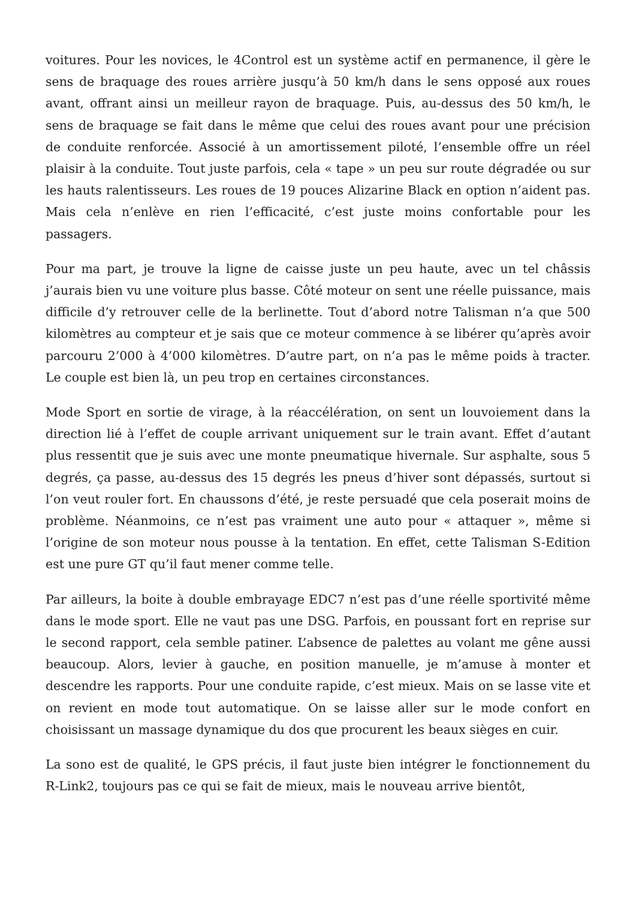voitures. Pour les novices, le 4Control est un système actif en permanence, il gère le sens de braquage des roues arrière jusqu’à 50 km/h dans le sens opposé aux roues avant, offrant ainsi un meilleur rayon de braquage. Puis, au-dessus des 50 km/h, le sens de braquage se fait dans le même que celui des roues avant pour une précision de conduite renforcée. Associé à un amortissement piloté, l’ensemble offre un réel plaisir à la conduite. Tout juste parfois, cela « tape » un peu sur route dégradée ou sur les hauts ralentisseurs. Les roues de 19 pouces Alizarine Black en option n’aident pas. Mais cela n’enlève en rien l’efficacité, c’est juste moins confortable pour les passagers.
Pour ma part, je trouve la ligne de caisse juste un peu haute, avec un tel châssis j’aurais bien vu une voiture plus basse. Côté moteur on sent une réelle puissance, mais difficile d’y retrouver celle de la berlinette. Tout d’abord notre Talisman n’a que 500 kilomètres au compteur et je sais que ce moteur commence à se libérer qu’après avoir parcouru 2’000 à 4’000 kilomètres. D’autre part, on n’a pas le même poids à tracter. Le couple est bien là, un peu trop en certaines circonstances.
Mode Sport en sortie de virage, à la réaccélération, on sent un louvoiement dans la direction lié à l’effet de couple arrivant uniquement sur le train avant. Effet d’autant plus ressentit que je suis avec une monte pneumatique hivernale. Sur asphalte, sous 5 degrés, ça passe, au-dessus des 15 degrés les pneus d’hiver sont dépassés, surtout si l’on veut rouler fort. En chaussons d’été, je reste persuadé que cela poserait moins de problème. Néanmoins, ce n’est pas vraiment une auto pour « attaquer », même si l’origine de son moteur nous pousse à la tentation. En effet, cette Talisman S-Edition est une pure GT qu’il faut mener comme telle.
Par ailleurs, la boite à double embrayage EDC7 n’est pas d’une réelle sportivité même dans le mode sport. Elle ne vaut pas une DSG. Parfois, en poussant fort en reprise sur le second rapport, cela semble patiner. L’absence de palettes au volant me gêne aussi beaucoup. Alors, levier à gauche, en position manuelle, je m’amuse à monter et descendre les rapports. Pour une conduite rapide, c’est mieux. Mais on se lasse vite et on revient en mode tout automatique. On se laisse aller sur le mode confort en choisissant un massage dynamique du dos que procurent les beaux sièges en cuir.
La sono est de qualité, le GPS précis, il faut juste bien intégrer le fonctionnement du R-Link2, toujours pas ce qui se fait de mieux, mais le nouveau arrive bientôt,